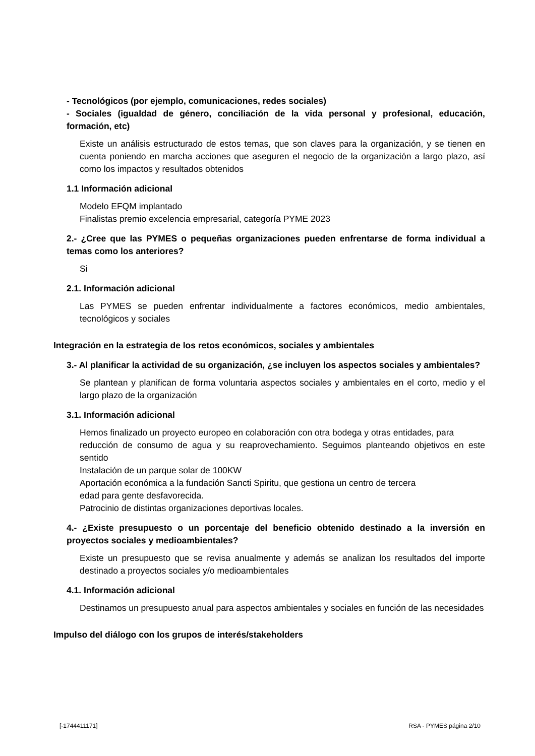- Tecnológicos (por ejemplo, comunicaciones, redes sociales)
- Sociales (igualdad de género, conciliación de la vida personal y profesional, educación, formación, etc)
Existe un análisis estructurado de estos temas, que son claves para la organización, y se tienen en cuenta poniendo en marcha acciones que aseguren el negocio de la organización a largo plazo, así como los impactos y resultados obtenidos
1.1 Información adicional
Modelo EFQM implantado
Finalistas premio excelencia empresarial, categoría PYME 2023
2.- ¿Cree que las PYMES o pequeñas organizaciones pueden enfrentarse de forma individual a temas como los anteriores?
Si
2.1. Información adicional
Las PYMES se pueden enfrentar individualmente a factores económicos, medio ambientales, tecnológicos y sociales
Integración en la estrategia de los retos económicos, sociales y ambientales
3.- Al planificar la actividad de su organización, ¿se incluyen los aspectos sociales y ambientales?
Se plantean y planifican de forma voluntaria aspectos sociales y ambientales en el corto, medio y el largo plazo de la organización
3.1. Información adicional
Hemos finalizado un proyecto europeo en colaboración con otra bodega y otras entidades, para
reducción de consumo de agua y su reaprovechamiento. Seguimos planteando objetivos en este sentido
Instalación de un parque solar de 100KW
Aportación económica a la fundación Sancti Spiritu, que gestiona un centro de tercera
edad para gente desfavorecida.
Patrocinio de distintas organizaciones deportivas locales.
4.- ¿Existe presupuesto o un porcentaje del beneficio obtenido destinado a la inversión en proyectos sociales y medioambientales?
Existe un presupuesto que se revisa anualmente y además se analizan los resultados del importe destinado a proyectos sociales y/o medioambientales
4.1. Información adicional
Destinamos un presupuesto anual para aspectos ambientales y sociales en función de las necesidades
Impulso del diálogo con los grupos de interés/stakeholders
[-1744411171] RSA - PYMES página 2/10